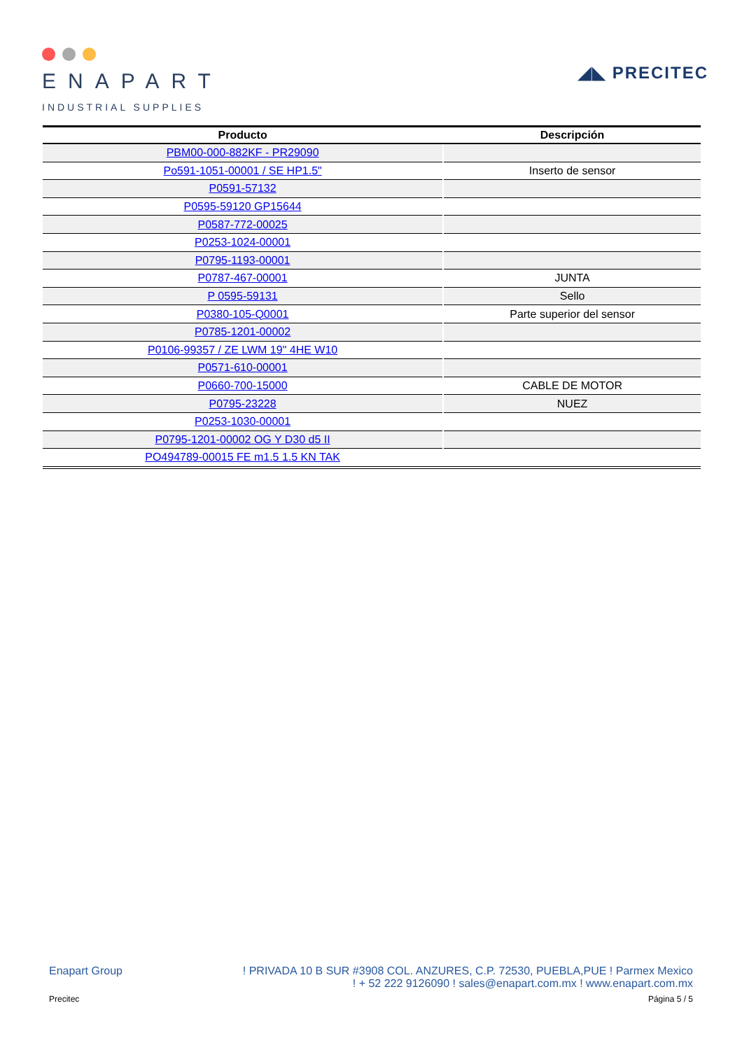ENAPART
INDUSTRIAL SUPPLIES
◢◣ PRECITEC
| Producto | Descripción |
| --- | --- |
| PBM00-000-882KF - PR29090 | |
| Po591-1051-00001 / SE HP1.5" | Inserto de sensor |
| P0591-57132 | |
| P0595-59120 GP15644 | |
| P0587-772-00025 | |
| P0253-1024-00001 | |
| P0795-1193-00001 | |
| P0787-467-00001 | JUNTA |
| P 0595-59131 | Sello |
| P0380-105-Q0001 | Parte superior del sensor |
| P0785-1201-00002 | |
| P0106-99357 / ZE LWM 19" 4HE W10 | |
| P0571-610-00001 | |
| P0660-700-15000 | CABLE DE MOTOR |
| P0795-23228 | NUEZ |
| P0253-1030-00001 | |
| P0795-1201-00002 OG Y D30 d5 II | |
| PO494789-00015 FE m1.5 1.5 KN TAK | |
Enapart Group ! PRIVADA 10 B SUR #3908 COL. ANZURES, C.P. 72530, PUEBLA,PUE ! Parmex Mexico
! + 52 222 9126090 ! sales@enapart.com.mx ! www.enapart.com.mx
Precitec Página 5 / 5